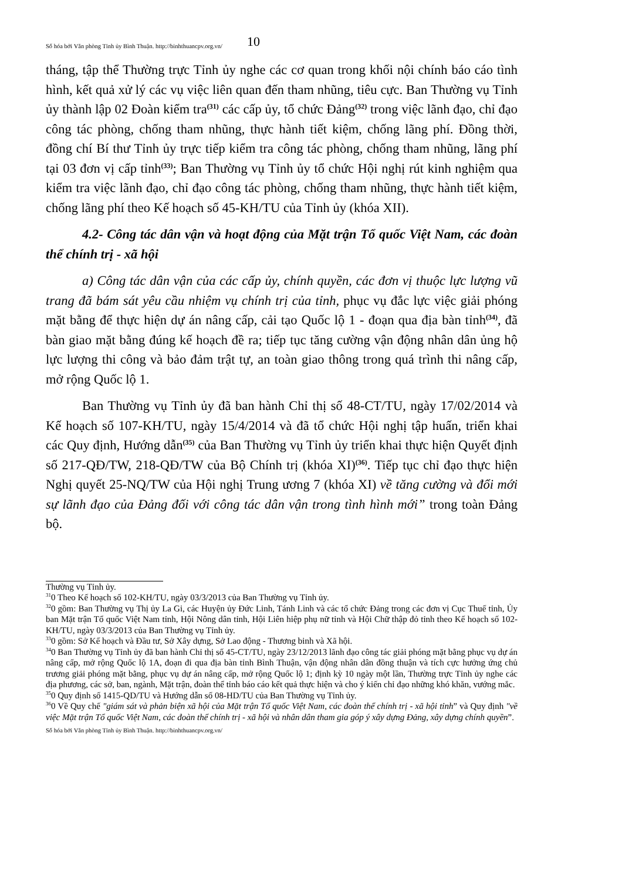Số hóa bởi Văn phòng Tỉnh ủy Bình Thuận. http://binhthuancpv.org.vn/ 10
tháng, tập thể Thường trực Tỉnh ủy nghe các cơ quan trong khối nội chính báo cáo tình hình, kết quả xử lý các vụ việc liên quan đến tham nhũng, tiêu cực. Ban Thường vụ Tỉnh ủy thành lập 02 Đoàn kiểm tra<sup>(31)</sup> các cấp ủy, tổ chức Đảng<sup>(32)</sup> trong việc lãnh đạo, chỉ đạo công tác phòng, chống tham nhũng, thực hành tiết kiệm, chống lãng phí. Đồng thời, đồng chí Bí thư Tỉnh ủy trực tiếp kiểm tra công tác phòng, chống tham nhũng, lãng phí tại 03 đơn vị cấp tỉnh<sup>(33)</sup>; Ban Thường vụ Tỉnh ủy tổ chức Hội nghị rút kinh nghiệm qua kiểm tra việc lãnh đạo, chỉ đạo công tác phòng, chống tham nhũng, thực hành tiết kiệm, chống lãng phí theo Kế hoạch số 45-KH/TU của Tỉnh ủy (khóa XII).
4.2- Công tác dân vận và hoạt động của Mặt trận Tổ quốc Việt Nam, các đoàn thể chính trị - xã hội
a) Công tác dân vận của các cấp ủy, chính quyền, các đơn vị thuộc lực lượng vũ trang đã bám sát yêu cầu nhiệm vụ chính trị của tỉnh, phục vụ đắc lực việc giải phóng mặt bằng để thực hiện dự án nâng cấp, cải tạo Quốc lộ 1 - đoạn qua địa bàn tỉnh<sup>(34)</sup>, đã bàn giao mặt bằng đúng kế hoạch đề ra; tiếp tục tăng cường vận động nhân dân ủng hộ lực lượng thi công và bảo đảm trật tự, an toàn giao thông trong quá trình thi nâng cấp, mở rộng Quốc lộ 1.
Ban Thường vụ Tỉnh ủy đã ban hành Chỉ thị số 48-CT/TU, ngày 17/02/2014 và Kế hoạch số 107-KH/TU, ngày 15/4/2014 và đã tổ chức Hội nghị tập huấn, triển khai các Quy định, Hướng dẫn<sup>(35)</sup> của Ban Thường vụ Tỉnh ủy triển khai thực hiện Quyết định số 217-QĐ/TW, 218-QĐ/TW của Bộ Chính trị (khóa XI)<sup>(36)</sup>. Tiếp tục chỉ đạo thực hiện Nghị quyết 25-NQ/TW của Hội nghị Trung ương 7 (khóa XI) về tăng cường và đổi mới sự lãnh đạo của Đảng đối với công tác dân vận trong tình hình mới” trong toàn Đảng bộ.
Thường vụ Tỉnh ủy.
<sup>31</sup> 0 Theo Kế hoạch số 102-KH/TU, ngày 03/3/2013 của Ban Thường vụ Tỉnh ủy.
<sup>32</sup> 0 gồm: Ban Thường vụ Thị ủy La Gi, các Huyện ủy Đức Linh, Tánh Linh và các tổ chức Đảng trong các đơn vị Cục Thuế tỉnh, Ủy ban Mặt trận Tổ quốc Việt Nam tỉnh, Hội Nông dân tỉnh, Hội Liên hiệp phụ nữ tỉnh và Hội Chữ thập đỏ tỉnh theo Kế hoạch số 102-KH/TU, ngày 03/3/2013 của Ban Thường vụ Tỉnh ủy.
<sup>33</sup> 0 gồm: Sở Kế hoạch và Đầu tư, Sở Xây dựng, Sở Lao động - Thương binh và Xã hội.
<sup>34</sup> 0 Ban Thường vụ Tỉnh ủy đã ban hành Chỉ thị số 45-CT/TU, ngày 23/12/2013 lãnh đạo công tác giải phóng mặt bằng phục vụ dự án nâng cấp, mở rộng Quốc lộ 1A, đoạn đi qua địa bàn tỉnh Bình Thuận, vận động nhân dân đồng thuận và tích cực hưởng ứng chủ trương giải phóng mặt bằng, phục vụ dự án nâng cấp, mở rộng Quốc lộ 1; định kỳ 10 ngày một lần, Thường trực Tỉnh ủy nghe các địa phương, các sở, ban, ngành, Mặt trận, đoàn thể tỉnh báo cáo kết quả thực hiện và cho ý kiến chỉ đạo những khó khăn, vướng mắc.
<sup>35</sup> 0 Quy định số 1415-QD/TU và Hướng dẫn số 08-HD/TU của Ban Thường vụ Tỉnh ủy.
<sup>36</sup> 0 Về Quy chế "giám sát và phản biện xã hội của Mặt trận Tổ quốc Việt Nam, các đoàn thể chính trị - xã hội tỉnh” và Quy định "về việc Mặt trận Tổ quốc Việt Nam, các đoàn thể chính trị - xã hội và nhân dân tham gia góp ý xây dựng Đảng, xây dựng chính quyền”.
Số hóa bởi Văn phòng Tỉnh ủy Bình Thuận. http://binhthuancpv.org.vn/